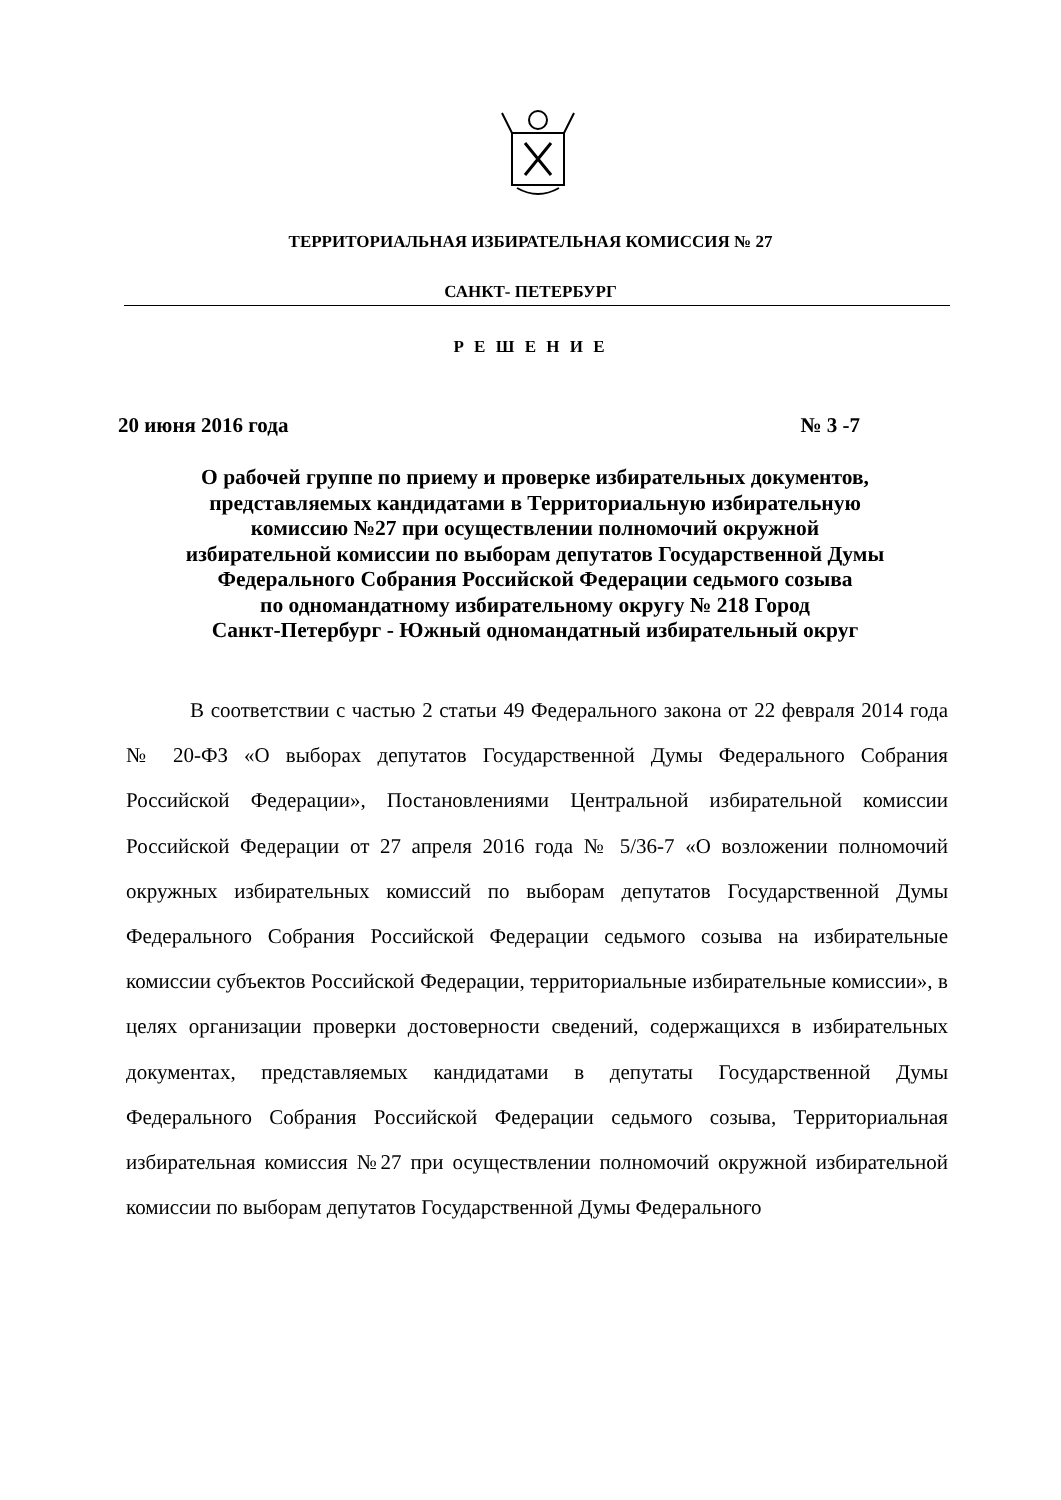ТЕРРИТОРИАЛЬНАЯ ИЗБИРАТЕЛЬНАЯ КОМИССИЯ № 27
САНКТ- ПЕТЕРБУРГ
Р Е Ш Е Н И Е
20 июня 2016 года № 3 -7
О рабочей группе по приему и проверке избирательных документов,
представляемых кандидатами в Территориальную избирательную
комиссию №27 при осуществлении полномочий окружной
избирательной комиссии по выборам депутатов Государственной Думы
Федерального Собрания Российской Федерации седьмого созыва
по одномандатному избирательному округу № 218 Город
Санкт-Петербург - Южный одномандатный избирательный округ
В соответствии с частью 2 статьи 49 Федерального закона от 22 февраля 2014 года № 20-ФЗ «О выборах депутатов Государственной Думы Федерального Собрания Российской Федерации», Постановлениями Центральной избирательной комиссии Российской Федерации от 27 апреля 2016 года № 5/36-7 «О возложении полномочий окружных избирательных комиссий по выборам депутатов Государственной Думы Федерального Собрания Российской Федерации седьмого созыва на избирательные комиссии субъектов Российской Федерации, территориальные избирательные комиссии», в целях организации проверки достоверности сведений, содержащихся в избирательных документах, представляемых кандидатами в депутаты Государственной Думы Федерального Собрания Российской Федерации седьмого созыва, Территориальная избирательная комиссия №27 при осуществлении полномочий окружной избирательной комиссии по выборам депутатов Государственной Думы Федерального